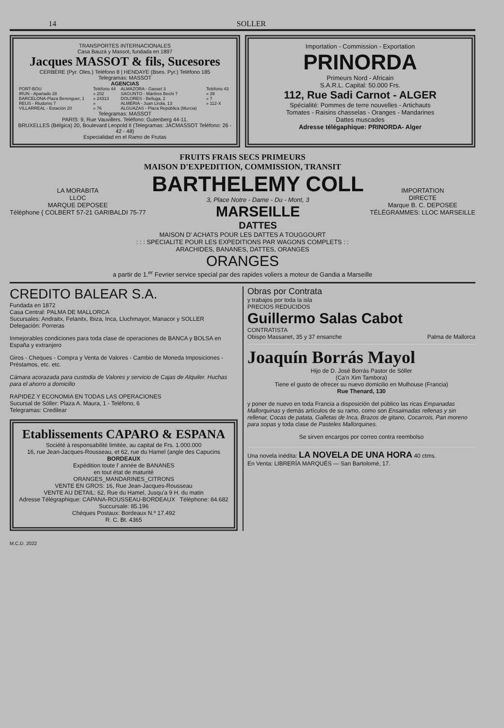14 SOLLER
TRANSPORTES INTERNACIONALES
Casa Bauzá y Massot, fundada en 1897
Jacques MASSOT & fils, Sucesores
CERBÈRE (Pyr. Oles.) Teléfono 8 | HENDAYE (Bses. Pyr.) Teléfono 185
Telegramas: MASSOT
AGENCIAS
| PORT-BOU | Teléfono 44 | ALMAZORA - Gasset 3 | Teléfono 43 |
| IRUN - Apartado 28 | » 202 | SAGUNTO - Mártires Bechi 7 | » 39 |
| BARCELONA-Plaza Berenguer, 1 | » 24313 | DOLORES - Belluga, 2 | » 7 |
| REUS - Riudoms 7 | » | ALMERIA - Juan Lirola, 13 | » 112-X |
| VILLARREAL - Estación 20 | » 76 | ALGUAZAS - Plaza República (Murcia) | |
Telegramas: MASSOT
PARIS: 9, Rue Vauvillers. Teléfono: Gutenberg 44-11.
BRUXELLES (Bélgica) 20, Boulevard Leopold II (Telegramas: JACMASSOT Teléfono: 26 - 42 - 48)
Especialidad en el Ramo de Frutas
Importation - Commission - Exportation
PRINORDA
Primeurs Nord - Africain
S.A.R.L. Capital: 50.000 Frs.
112, Rue Sadi Carnot - ALGER
Spécialité: Pommes de terre nouvelles - Artichauts
Tomates - Raisins chasselas - Oranges - Mandarines
Dattes muscades
Adresse télégaphique: PRINORDA- Alger
FRUITS FRAIS SECS PRIMEURS
MAISON D'EXPEDITION, COMMISSION, TRANSIT
LA MORABITA
LLOC
MARQUE DEPOSEE
Téléphone { COLBERT 57-21 GARIBALDI 75-77
BARTHELEMY COLL
3, Place Notre - Dame - Du - Mont, 3
MARSEILLE
DATTES
IMPORTATION
DIRECTE
Marque B. C. DEPOSEE
TÉLÉGRAMMES: LLOC MARSEILLE
MAISON D' ACHATS POUR LES DATTES A TOUGGOURT
: : : SPECIALITE POUR LES EXPEDITIONS PAR WAGONS COMPLETS : :
ARACHIDES, BANANES, DATTES, ORANGES
ORANGES
a partir de 1.<sup>er</sup> Fevrier service special par des rapides voliers a moteur de Gandia a Marseille
CREDITO BALEAR S.A.
Fundada en 1872
Casa Central: PALMA DE MALLORCA
Sucursales: Andraitx, Felanitx, Ibiza, Inca, Lluchmayor, Manacor y SOLLER
Delegación: Porreras
Inmejorables condiciones para toda clase de operaciones de BANCA y BOLSA en España y extranjero
Giros - Cheques - Compra y Venta de Valores - Cambio de Moneda Imposiciones - Préstamos, etc. etc.
Cámara acorazada para custodia de Valores y servicio de Cajas de Alquiler. Huchas para el ahorro a domicilio
RAPIDEZ Y ECONOMIA EN TODAS LAS OPERACIONES
Sucursal de Sóller: Plaza A. Maura, 1 - Teléfono, 6
Telegramas: Credilear
Etablissements CAPARO & ESPANA
Société à responsabilité limitée, au capital de Frs. 1.000.000
16, rue Jean-Jacques-Rousseau, et 62, rue du Hamel (angle des Capucins
BORDEAUX
Expédition toute l' année de BANANES
en tout état de maturité
ORANGES_MANDARINES_CITRONS
VENTE EN GROS: 16, Rue Jean-Jacques-Rousseau
VENTE AU DETAIL: 62, Rue du Hamel, Jusqu'a 9 H. du matin
Adresse Télégraphique: CAPANA-ROUSSEAU-BORDEAUX Téléphone: 84.682 Succursale: 85.196
Chéques Postaux: Bordeaux N.º 17.492
R. C. Bt. 4365
Obras por Contrata
y trabajos por toda la isla
PRECIOS REDUCIDOS
Guillermo Salas Cabot
CONTRATISTA
Obispo Massanet, 35 y 37 ensanche Palma de Mallorca
Joaquín Borrás Mayol
Hijo de D. José Borrás Pastor de Sóller
(Ca'n Xim Tambora)
Tiene el gusto de ofrecer su nuevo domicilio en Mulhouse (Francia)
Rue Thenard, 130
y poner de nuevo en toda Francia a disposición del público las ricas Empanadas Mallorquinas y demás artículos de su ramo, como son Ensaimadas rellenas y sin rellenar, Cocas de patata, Galletas de Inca, Brazos de gitano, Cocarrois, Pan moreno para sopas y toda clase de Pasteles Mallorquines.
Se sirven encargos por correo contra reembolso
Una novela inédita: LA NOVELA DE UNA HORA 40 ctms.
En Venta: LIBRERÍA MARQUÉS — San Bartolomé, 17.
M.C.D. 2022